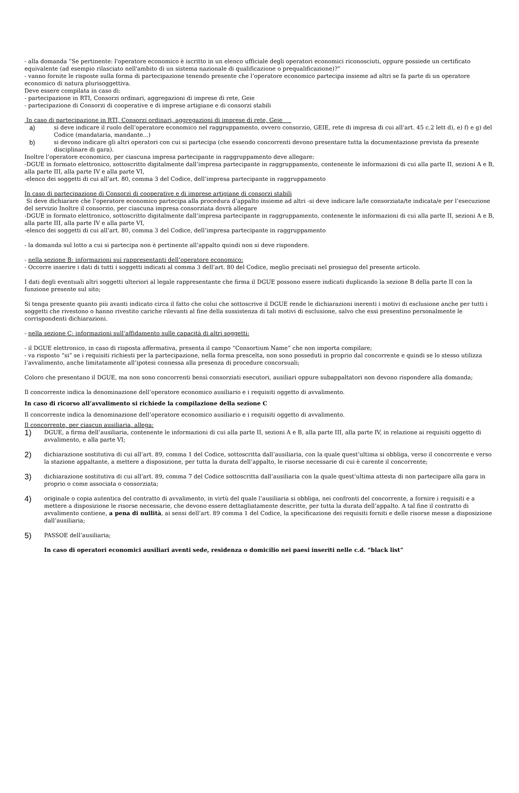- alla domanda “Se pertinente: l'operatore economico è iscritto in un elenco ufficiale degli operatori economici riconosciuti, oppure possiede un certificato equivalente (ad esempio rilasciato nell'ambito di un sistema nazionale di qualificazione o prequalificazione)?”
- vanno fornite le risposte sulla forma di partecipazione tenendo presente che l’operatore economico partecipa insieme ad altri se fa parte di un operatore economico di natura plurisoggettiva.
Deve essere compilata in caso di:
- partecipazione in RTI, Consorzi ordinari, aggregazioni di imprese di rete, Geie
- partecipazione di Consorzi di cooperative e di imprese artigiane e di consorzi stabili
In caso di partecipazione in RTI, Consorzi ordinari, aggregazioni di imprese di rete, Geie
a) si deve indicare il ruolo dell’operatore economico nel raggruppamento, ovvero consorzio, GEIE, rete di impresa di cui all’art. 45 c.2 lett d), e) f) e g) del Codice (mandataria, mandante...)
b) si devono indicare gli altri operatori con cui si partecipa (che essendo concorrenti devono presentare tutta la documentazione prevista da presente disciplinare di gara).
Inoltre l’operatore economico, per ciascuna impresa partecipante in raggruppamento deve allegare:
-DGUE in formato elettronico, sottoscritto digitalmente dall’impresa partecipante in raggruppamento, contenente le informazioni di cui alla parte II, sezioni A e B, alla parte III, alla parte IV e alla parte VI,
-elenco dei soggetti di cui all’art. 80, comma 3 del Codice, dell’impresa partecipante in raggruppamento
In caso di partecipazione di Consorzi di cooperative e di imprese artigiane di consorzi stabili
Si deve dichiarare che l’operatore economico partecipa alla procedura d’appalto insieme ad altri -si deve indicare la/le consorziata/te indicata/e per l’esecuzione del servizio Inoltre il consorzio, per ciascuna impresa consorziata dovrà allegare
-DGUE in formato elettronico, sottoscritto digitalmente dall’impresa partecipante in raggruppamento, contenente le informazioni di cui alla parte II, sezioni A e B, alla parte III, alla parte IV e alla parte VI,
-elenco dei soggetti di cui all’art. 80, comma 3 del Codice, dell’impresa partecipante in raggruppamento
- la domanda sul lotto a cui si partecipa non è pertinente all’appalto quindi non si deve rispondere.
- nella sezione B: informazioni sui rappresentanti dell’operatore economico:
- Occorre inserire i dati di tutti i soggetti indicati al comma 3 dell’art. 80 del Codice, meglio precisati nel prosieguo del presente articolo.
I dati degli eventuali altri soggetti ulteriori al legale rappresentante che firma il DGUE possono essere indicati duplicando la sezione B della parte II con la funzione presente sul sito;
Si tenga presente quanto più avanti indicato circa il fatto che colui che sottoscrive il DGUE rende le dichiarazioni inerenti i motivi di esclusione anche per tutti i soggetti che rivestono o hanno rivestito cariche rilevanti al fine della sussistenza di tali motivi di esclusione, salvo che essi presentino personalmente le corrispondenti dichiarazioni.
- nella sezione C: informazioni sull’affidamento sulle capacità di altri soggetti:
- il DGUE elettronico, in caso di risposta affermativa, presenta il campo “Consortium Name” che non importa compilare;
- va risposto “si” se i requisiti richiesti per la partecipazione, nella forma prescelta, non sono posseduti in proprio dal concorrente e quindi se lo stesso utilizza l’avvalimento, anche limitatamente all’ipotesi connessa alla presenza di procedure concorsuali;
Coloro che presentano il DGUE, ma non sono concorrenti bensì consorziati esecutori, ausiliari oppure subappaltatori non devono rispondere alla domanda;
Il concorrente indica la denominazione dell’operatore economico ausiliario e i requisiti oggetto di avvalimento.
In caso di ricorso all’avvalimento si richiede la compilazione della sezione C
Il concorrente indica la denominazione dell’operatore economico ausiliario e i requisiti oggetto di avvalimento.
Il concorrente, per ciascun ausiliaria, allega:
1) DGUE, a firma dell’ausiliaria, contenente le informazioni di cui alla parte II, sezioni A e B, alla parte III, alla parte IV, in relazione ai requisiti oggetto di avvalimento, e alla parte VI;
2) dichiarazione sostitutiva di cui all’art. 89, comma 1 del Codice, sottoscritta dall’ausiliaria, con la quale quest’ultima si obbliga, verso il concorrente e verso la stazione appaltante, a mettere a disposizione, per tutta la durata dell’appalto, le risorse necessarie di cui è carente il concorrente;
3) dichiarazione sostitutiva di cui all’art. 89, comma 7 del Codice sottoscritta dall’ausiliaria con la quale quest’ultima attesta di non partecipare alla gara in proprio o come associata o consorziata;
4) originale o copia autentica del contratto di avvalimento, in virtù del quale l’ausiliaria si obbliga, nei confronti del concorrente, a fornire i requisiti e a mettere a disposizione le risorse necessarie, che devono essere dettagliatamente descritte, per tutta la durata dell’appalto. A tal fine il contratto di avvalimento contiene, a pena di nullità, ai sensi dell’art. 89 comma 1 del Codice, la specificazione dei requisiti forniti e delle risorse messe a disposizione dall’ausiliaria;
5) PASSOE dell’ausiliaria;
In caso di operatori economici ausiliari aventi sede, residenza o domicilio nei paesi inseriti nelle c.d. “black list”